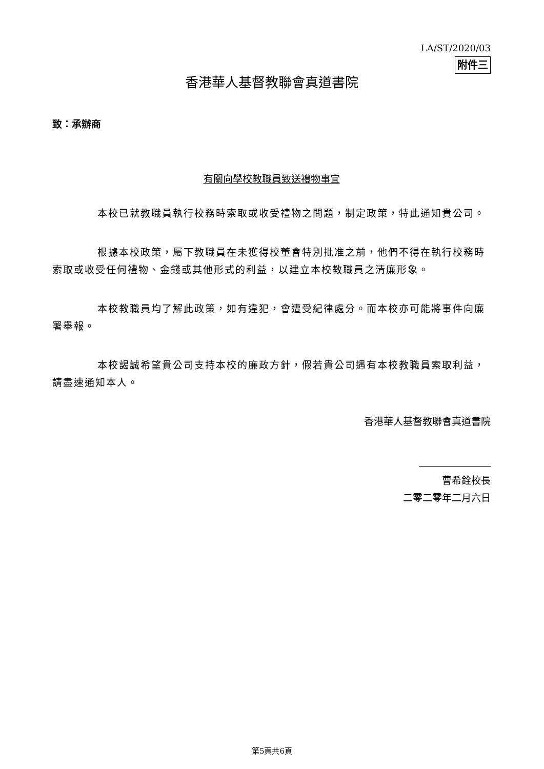LA/ST/2020/03
附件三
香港華人基督教聯會真道書院
致：承辦商
有關向學校教職員致送禮物事宜
本校已就教職員執行校務時索取或收受禮物之問題，制定政策，特此通知貴公司。
根據本校政策，屬下教職員在未獲得校董會特別批准之前，他們不得在執行校務時索取或收受任何禮物、金錢或其他形式的利益，以建立本校教職員之清廉形象。
本校教職員均了解此政策，如有違犯，會遭受紀律處分。而本校亦可能將事件向廉署舉報。
本校謁誠希望貴公司支持本校的廉政方針，假若貴公司遇有本校教職員索取利益，請盡速通知本人。
香港華人基督教聯會真道書院
曹希銓校長
二零二零年二月六日
第5頁共6頁